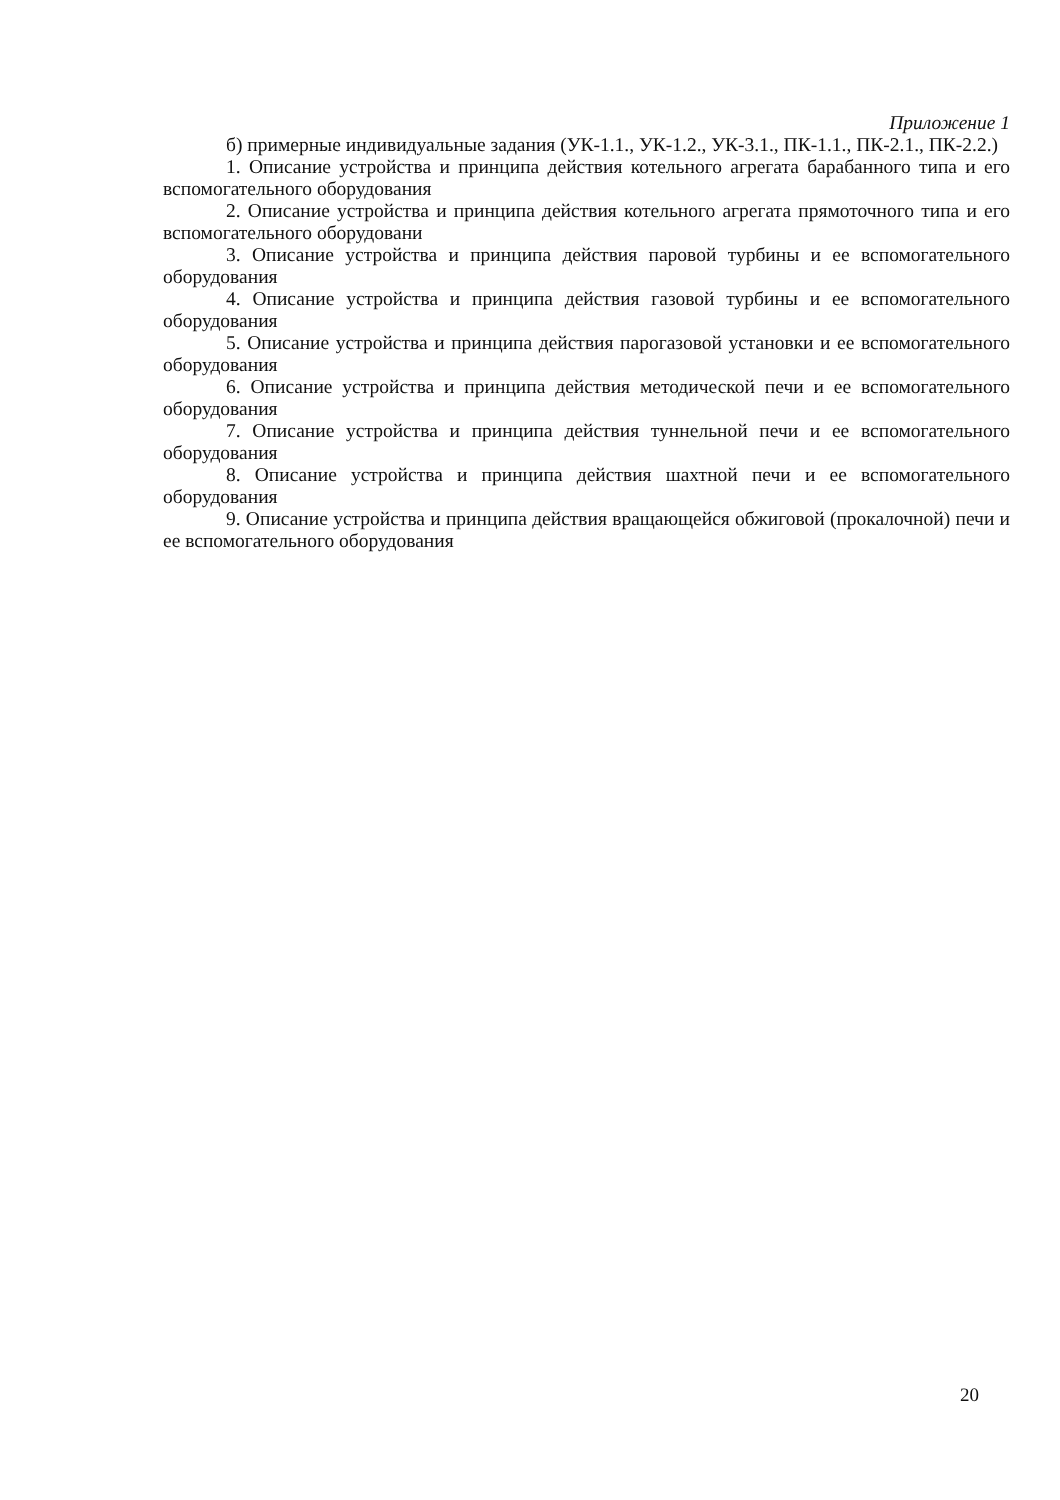Приложение 1
б) примерные индивидуальные задания (УК-1.1., УК-1.2., УК-3.1., ПК-1.1., ПК-2.1., ПК-2.2.)
1. Описание устройства и принципа действия котельного агрегата барабанного типа и его вспомогательного оборудования
2. Описание устройства и принципа действия котельного агрегата прямоточного типа и его вспомогательного оборудовани
3. Описание устройства и принципа действия паровой турбины и ее вспомогательного оборудования
4. Описание устройства и принципа действия газовой турбины и ее вспомогательного оборудования
5. Описание устройства и принципа действия парогазовой установки и ее вспомогательного оборудования
6. Описание устройства и принципа действия методической печи и ее вспомогательного оборудования
7. Описание устройства и принципа действия туннельной печи и ее вспомогательного оборудования
8. Описание устройства и принципа действия шахтной печи и ее вспомогательного оборудования
9. Описание устройства и принципа действия вращающейся обжиговой (прокалочной) печи и ее вспомогательного оборудования
20